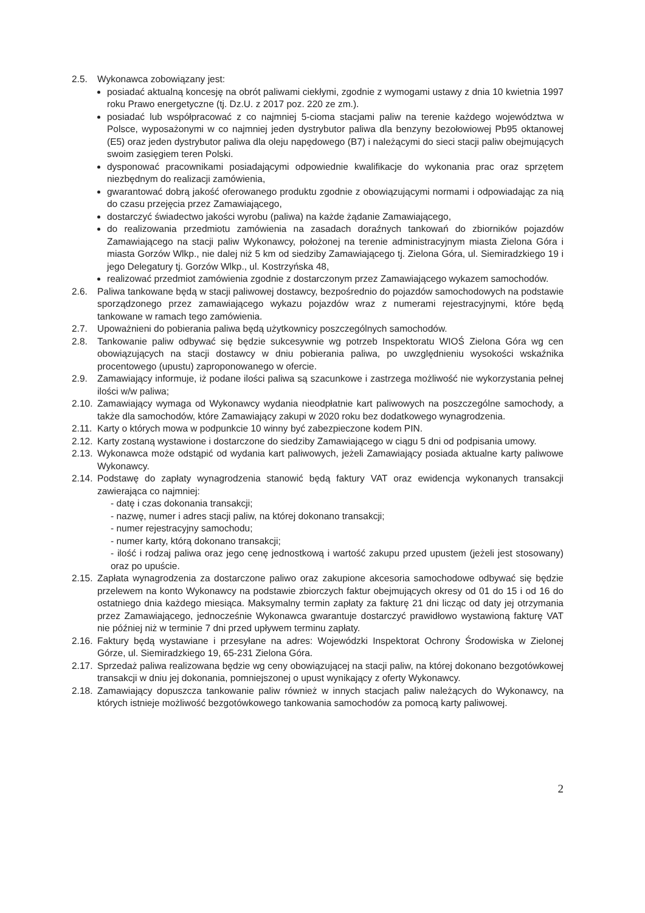2.5. Wykonawca zobowiązany jest:
posiadać aktualną koncesję na obrót paliwami ciekłymi, zgodnie z wymogami ustawy z dnia 10 kwietnia 1997 roku Prawo energetyczne (tj. Dz.U. z 2017 poz. 220 ze zm.).
posiadać lub współpracować z co najmniej 5-cioma stacjami paliw na terenie każdego województwa w Polsce, wyposażonymi w co najmniej jeden dystrybutor paliwa dla benzyny bezołowiowej Pb95 oktanowej (E5) oraz jeden dystrybutor paliwa dla oleju napędowego (B7) i należącymi do sieci stacji paliw obejmujących swoim zasięgiem teren Polski.
dysponować pracownikami posiadającymi odpowiednie kwalifikacje do wykonania prac oraz sprzętem niezbędnym do realizacji zamówienia,
gwarantować dobrą jakość oferowanego produktu zgodnie z obowiązującymi normami i odpowiadając za nią do czasu przejęcia przez Zamawiającego,
dostarczyć świadectwo jakości wyrobu (paliwa) na każde żądanie Zamawiającego,
do realizowania przedmiotu zamówienia na zasadach doraźnych tankowań do zbiorników pojazdów Zamawiającego na stacji paliw Wykonawcy, położonej na terenie administracyjnym miasta Zielona Góra i miasta Gorzów Wlkp., nie dalej niż 5 km od siedziby Zamawiającego tj. Zielona Góra, ul. Siemiradzkiego 19 i jego Delegatury tj. Gorzów Wlkp., ul. Kostrzyńska 48,
realizować przedmiot zamówienia zgodnie z dostarczonym przez Zamawiającego wykazem samochodów.
2.6. Paliwa tankowane będą w stacji paliwowej dostawcy, bezpośrednio do pojazdów samochodowych na podstawie sporządzonego przez zamawiającego wykazu pojazdów wraz z numerami rejestracyjnymi, które będą tankowane w ramach tego zamówienia.
2.7. Upoważnieni do pobierania paliwa będą użytkownicy poszczególnych samochodów.
2.8. Tankowanie paliw odbywać się będzie sukcesywnie wg potrzeb Inspektoratu WIOŚ Zielona Góra wg cen obowiązujących na stacji dostawcy w dniu pobierania paliwa, po uwzględnieniu wysokości wskaźnika procentowego (upustu) zaproponowanego w ofercie.
2.9. Zamawiający informuje, iż podane ilości paliwa są szacunkowe i zastrzega możliwość nie wykorzystania pełnej ilości w/w paliwa;
2.10.
Zamawiający wymaga od Wykonawcy wydania nieodpłatnie kart paliwowych na poszczególne samochody, a także dla samochodów, które Zamawiający zakupi w 2020 roku bez dodatkowego wynagrodzenia.
2.11.
Karty o których mowa w podpunkcie 10 winny być zabezpieczone kodem PIN.
2.12.
Karty zostaną wystawione i dostarczone do siedziby Zamawiającego w ciągu 5 dni od podpisania umowy.
2.13.
Wykonawca może odstąpić od wydania kart paliwowych, jeżeli Zamawiający posiada aktualne karty paliwowe Wykonawcy.
2.14.
Podstawę do zapłaty wynagrodzenia stanowić będą faktury VAT oraz ewidencja wykonanych transakcji zawierająca co najmniej:
- datę i czas dokonania transakcji;
- nazwę, numer i adres stacji paliw, na której dokonano transakcji;
- numer rejestracyjny samochodu;
- numer karty, którą dokonano transakcji;
- ilość i rodzaj paliwa oraz jego cenę jednostkową i wartość zakupu przed upustem (jeżeli jest stosowany) oraz po upuście.
2.15.
Zapłata wynagrodzenia za dostarczone paliwo oraz zakupione akcesoria samochodowe odbywać się będzie przelewem na konto Wykonawcy na podstawie zbiorczych faktur obejmujących okresy od 01 do 15 i od 16 do ostatniego dnia każdego miesiąca. Maksymalny termin zapłaty za fakturę 21 dni licząc od daty jej otrzymania przez Zamawiającego, jednocześnie Wykonawca gwarantuje dostarczyć prawidłowo wystawioną fakturę VAT nie później niż w terminie 7 dni przed upływem terminu zapłaty.
2.16.
Faktury będą wystawiane i przesyłane na adres: Wojewódzki Inspektorat Ochrony Środowiska w Zielonej Górze, ul. Siemiradzkiego 19, 65-231 Zielona Góra.
2.17.
Sprzedaż paliwa realizowana będzie wg ceny obowiązującej na stacji paliw, na której dokonano bezgotówkowej transakcji w dniu jej dokonania, pomniejszonej o upust wynikający z oferty Wykonawcy.
2.18.
Zamawiający dopuszcza tankowanie paliw również w innych stacjach paliw należących do Wykonawcy, na których istnieje możliwość bezgotówkowego tankowania samochodów za pomocą karty paliwowej.
2